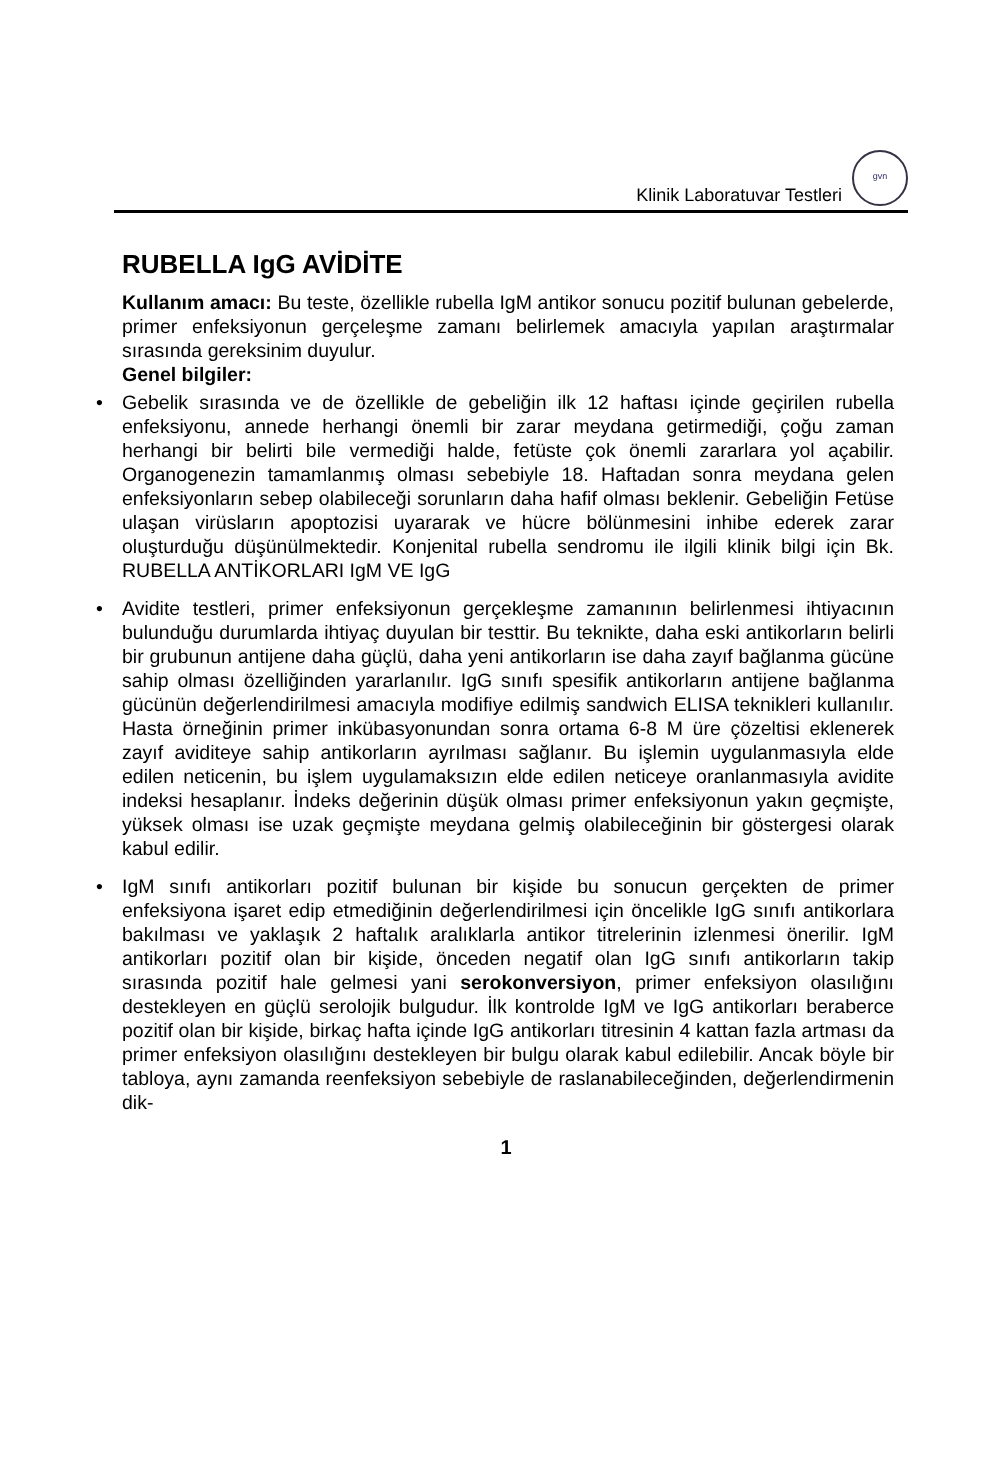Klinik Laboratuvar Testleri
gvn
RUBELLA IgG AVİDİTE
Kullanım amacı: Bu teste, özellikle rubella IgM antikor sonucu pozitif bulunan gebelerde, primer enfeksiyonun gerçeleşme zamanı belirlemek amacıyla yapılan araştırmalar sırasında gereksinim duyulur.
Genel bilgiler:
• Gebelik sırasında ve de özellikle de gebeliğin ilk 12 haftası içinde geçirilen rubella enfeksiyonu, annede herhangi önemli bir zarar meydana getirmediği, çoğu zaman herhangi bir belirti bile vermediği halde, fetüste çok önemli zararlara yol açabilir. Organogenezin tamamlanmış olması sebebiyle 18. Haftadan sonra meydana gelen enfeksiyonların sebep olabileceği sorunların daha hafif olması beklenir. Gebeliğin Fetüse ulaşan virüsların apoptozisi uyararak ve hücre bölünmesini inhibe ederek zarar oluşturduğu düşünülmektedir. Konjenital rubella sendromu ile ilgili klinik bilgi için Bk. RUBELLA ANTİKORLARI IgM VE IgG
• Avidite testleri, primer enfeksiyonun gerçekleşme zamanının belirlenmesi ihtiyacının bulunduğu durumlarda ihtiyaç duyulan bir testtir. Bu teknikte, daha eski antikorların belirli bir grubunun antijene daha güçlü, daha yeni antikorların ise daha zayıf bağlanma gücüne sahip olması özelliğinden yararlanılır. IgG sınıfı spesifik antikorların antijene bağlanma gücünün değerlendirilmesi amacıyla modifiye edilmiş sandwich ELISA teknikleri kullanılır. Hasta örneğinin primer inkübasyonundan sonra ortama 6-8 M üre çözeltisi eklenerek zayıf aviditeye sahip antikorların ayrılması sağlanır. Bu işlemin uygulanmasıyla elde edilen neticenin, bu işlem uygulamaksızın elde edilen neticeye oranlanmasıyla avidite indeksi hesaplanır. İndeks değerinin düşük olması primer enfeksiyonun yakın geçmişte, yüksek olması ise uzak geçmişte meydana gelmiş olabileceğinin bir göstergesi olarak kabul edilir.
• IgM sınıfı antikorları pozitif bulunan bir kişide bu sonucun gerçekten de primer enfeksiyona işaret edip etmediğinin değerlendirilmesi için öncelikle IgG sınıfı antikorlara bakılması ve yaklaşık 2 haftalık aralıklarla antikor titrelerinin izlenmesi önerilir. IgM antikorları pozitif olan bir kişide, önceden negatif olan IgG sınıfı antikorların takip sırasında pozitif hale gelmesi yani serokonversiyon, primer enfeksiyon olasılığını destekleyen en güçlü serolojik bulgudur. İlk kontrolde IgM ve IgG antikorları beraberce pozitif olan bir kişide, birkaç hafta içinde IgG antikorları titresinin 4 kattan fazla artması da primer enfeksiyon olasılığını destekleyen bir bulgu olarak kabul edilebilir. Ancak böyle bir tabloya, aynı zamanda reenfeksiyon sebebiyle de raslanabileceğinden, değerlendirmenin dik-
1